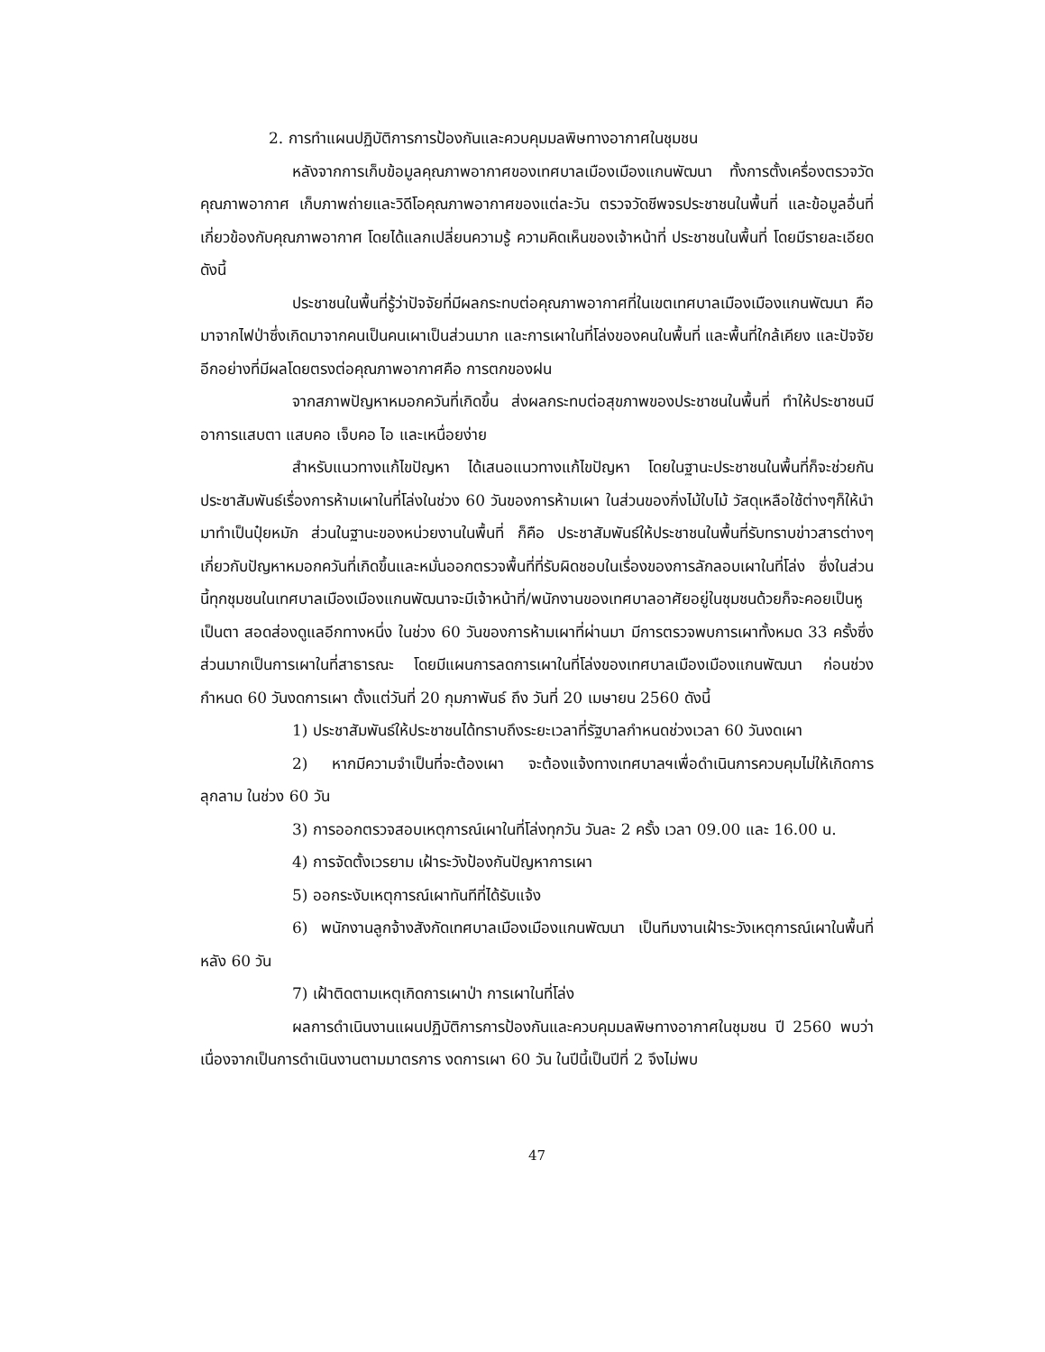2. การทำแผนปฏิบัติการการป้องกันและควบคุมมลพิษทางอากาศในชุมชน
หลังจากการเก็บข้อมูลคุณภาพอากาศของเทศบาลเมืองเมืองแกนพัฒนา ทั้งการตั้งเครื่องตรวจวัดคุณภาพอากาศ เก็บภาพถ่ายและวิดีโอคุณภาพอากาศของแต่ละวัน ตรวจวัดชีพจรประชาชนในพื้นที่ และข้อมูลอื่นที่เกี่ยวข้องกับคุณภาพอากาศ โดยได้แลกเปลี่ยนความรู้ ความคิดเห็นของเจ้าหน้าที่ ประชาชนในพื้นที่ โดยมีรายละเอียดดังนี้
ประชาชนในพื้นที่รู้ว่าปัจจัยที่มีผลกระทบต่อคุณภาพอากาศที่ในเขตเทศบาลเมืองเมืองแกนพัฒนา คือมาจากไฟป่าซึ่งเกิดมาจากคนเป็นคนเผาเป็นส่วนมาก และการเผาในที่โล่งของคนในพื้นที่ และพื้นที่ใกล้เคียง และปัจจัยอีกอย่างที่มีผลโดยตรงต่อคุณภาพอากาศคือ การตกของฝน
จากสภาพปัญหาหมอกควันที่เกิดขึ้น ส่งผลกระทบต่อสุขภาพของประชาชนในพื้นที่ ทำให้ประชาชนมีอาการแสบตา แสบคอ เจ็บคอ ไอ และเหนื่อยง่าย
สำหรับแนวทางแก้ไขปัญหา ได้เสนอแนวทางแก้ไขปัญหา โดยในฐานะประชาชนในพื้นที่ก็จะช่วยกันประชาสัมพันธ์เรื่องการห้ามเผาในที่โล่งในช่วง 60 วันของการห้ามเผา ในส่วนของกิ่งไม้ใบไม้ วัสดุเหลือใช้ต่างๆก็ให้นำมาทำเป็นปุ๋ยหมัก ส่วนในฐานะของหน่วยงานในพื้นที่ ก็คือ ประชาสัมพันธ์ให้ประชาชนในพื้นที่รับทราบข่าวสารต่างๆเกี่ยวกับปัญหาหมอกควันที่เกิดขึ้นและหมั่นออกตรวจพื้นที่ที่รับผิดชอบในเรื่องของการลักลอบเผาในที่โล่ง ซึ่งในส่วนนี้ทุกชุมชนในเทศบาลเมืองเมืองแกนพัฒนาจะมีเจ้าหน้าที่/พนักงานของเทศบาลอาศัยอยู่ในชุมชนด้วยก็จะคอยเป็นหูเป็นตา สอดส่องดูแลอีกทางหนึ่ง ในช่วง 60 วันของการห้ามเผาที่ผ่านมา มีการตรวจพบการเผาทั้งหมด 33 ครั้งซึ่งส่วนมากเป็นการเผาในที่สาธารณะ โดยมีแผนการลดการเผาในที่โล่งของเทศบาลเมืองเมืองแกนพัฒนา ก่อนช่วงกำหนด 60 วันงดการเผา ตั้งแต่วันที่ 20 กุมภาพันธ์ ถึง วันที่ 20 เมษายน 2560 ดังนี้
1) ประชาสัมพันธ์ให้ประชาชนได้ทราบถึงระยะเวลาที่รัฐบาลกำหนดช่วงเวลา 60 วันงดเผา
2) หากมีความจำเป็นที่จะต้องเผา จะต้องแจ้งทางเทศบาลฯเพื่อดำเนินการควบคุมไม่ให้เกิดการลุกลาม ในช่วง 60 วัน
3) การออกตรวจสอบเหตุการณ์เผาในที่โล่งทุกวัน วันละ 2 ครั้ง เวลา 09.00 และ 16.00 น.
4) การจัดตั้งเวรยาม เฝ้าระวังป้องกันปัญหาการเผา
5) ออกระงับเหตุการณ์เผาทันทีที่ได้รับแจ้ง
6) พนักงานลูกจ้างสังกัดเทศบาลเมืองเมืองแกนพัฒนา เป็นทีมงานเฝ้าระวังเหตุการณ์เผาในพื้นที่ หลัง 60 วัน
7) เฝ้าติดตามเหตุเกิดการเผาป่า การเผาในที่โล่ง
ผลการดำเนินงานแผนปฏิบัติการการป้องกันและควบคุมมลพิษทางอากาศในชุมชน ปี 2560 พบว่า เนื่องจากเป็นการดำเนินงานตามมาตรการ งดการเผา 60 วัน ในปีนี้เป็นปีที่ 2 จึงไม่พบ
47